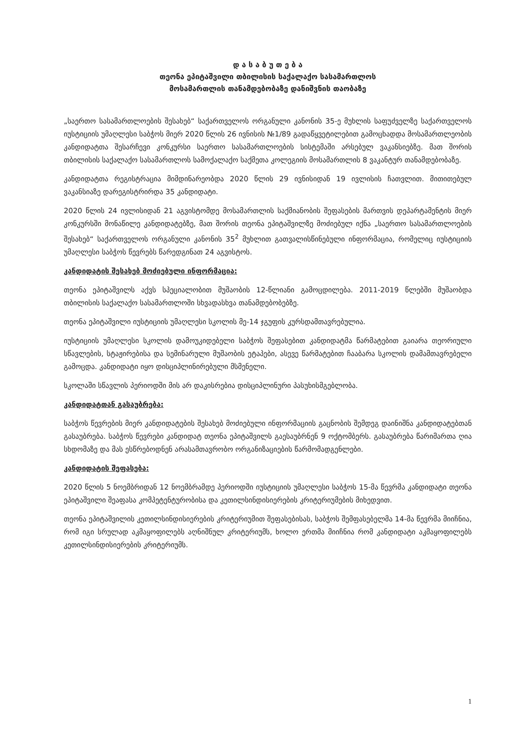დ ა ს ა ბ უ თ ე ბ ა
თეონა ეპიტაშვილი თბილისის საქალაქო სასამართლოს
მოსამართლის თანამდებობაზე დანიშვნის თაობაზე
„საერთო სასამართლოების შესახებ“ საქართველოს ორგანული კანონის 35-ე მუხლის საფუძველზე საქართველოს იუსტიციის უმაღლესი საბჭოს მიერ 2020 წლის 26 ივნისის №1/89 გადაწყვეტილებით გამოცხადდა მოსამართლეობის კანდიდატთა შესარჩევი კონკურსი საერთო სასამართლოების სისტემაში არსებულ ვაკანსიებზე. მათ შორის თბილისის საქალაქო სასამართლოს სამოქალაქო საქმეთა კოლეგიის მოსამართლის 8 ვაკანტურ თანამდებობაზე.
კანდიდატთა რეგისტრაცია მიმდინარეობდა 2020 წლის 29 ივნისიდან 19 ივლისის ჩათვლით. მითითებულ ვაკანსიაზე დარეგისტრირდა 35 კანდიდატი.
2020 წლის 24 ივლისიდან 21 აგვისტომდე მოსამართლის საქმიანობის შეფასების მართვის დეპარტამენტის მიერ კონკურსში მონაწილე კანდიდატებზე, მათ შორის თეონა ეპიტაშვილზე მოძიებულ იქნა „საერთო სასამართლოების შესახებ“ საქართველოს ორგანული კანონის 35<sup>2</sup> მუხლით გათვალისწინებული ინფორმაცია, რომელიც იუსტიციის უმაღლესი საბჭოს წევრებს წარედგინათ 24 აგვისტოს.
კანდიდატის შესახებ მოძიებული ინფორმაცია:
თეონა ეპიტაშვილს აქვს სპეციალობით მუშაობის 12-წლიანი გამოცდილება. 2011-2019 წლებში მუშაობდა თბილისის საქალაქო სასამართლოში სხვადასხვა თანამდებობებზე.
თეონა ეპიტაშვილი იუსტიციის უმაღლესი სკოლის მე-14 ჯგუფის კურსდამთავრებულია.
იუსტიციის უმაღლესი სკოლის დამოუკიდებელი საბჭოს შეფასებით კანდიდატმა წარმატებით გაიარა თეორიული სწავლების, სტაჟირებისა და სემინარული მუშაობის ეტაპები, ასევე წარმატებით ჩააბარა სკოლის დამამთავრებელი გამოცდა. კანდიდატი იყო დისციპლინირებული მსმენელი.
სკოლაში სწავლის პერიოდში მის არ დაკისრებია დისციპლინური პასუხისმგებლობა.
კანდიდატთან გასაუბრება:
საბჭოს წევრების მიერ კანდიდატების შესახებ მოძიებული ინფორმაციის გაცნობის შემდეგ დაინიშნა კანდიდატებთან გასაუბრება. საბჭოს წევრები კანდიდატ თეონა ეპიტაშვილს გაესაუბრნენ 9 ოქტომბერს. გასაუბრება წარიმართა ღია სხდომაზე და მას ესწრებოდნენ არასამთავრობო ორგანიზაციების წარმომადგენლები.
კანდიდატის შეფასება:
2020 წლის 5 ნოემბრიდან 12 ნოემბრამდე პერიოდში იუსტიციის უმაღლესი საბჭოს 15-მა წევრმა კანდიდატი თეონა ეპიტაშვილი შეაფასა კომპეტენტურობისა და კეთილსინდისიერების კრიტერიუმების მიხედვით.
თეონა ეპიტაშვილის კეთილსინდისიერების კრიტერიუმით შეფასებისას, საბჭოს შემფასებელმა 14-მა წევრმა მიიჩნია, რომ იგი სრულად აკმაყოფილებს აღნიშნულ კრიტერიუმს, ხოლო ერთმა მიიჩნია რომ კანდიდატი აკმაყოფილებს კეთილსინდისიერების კრიტერიუმს.
1